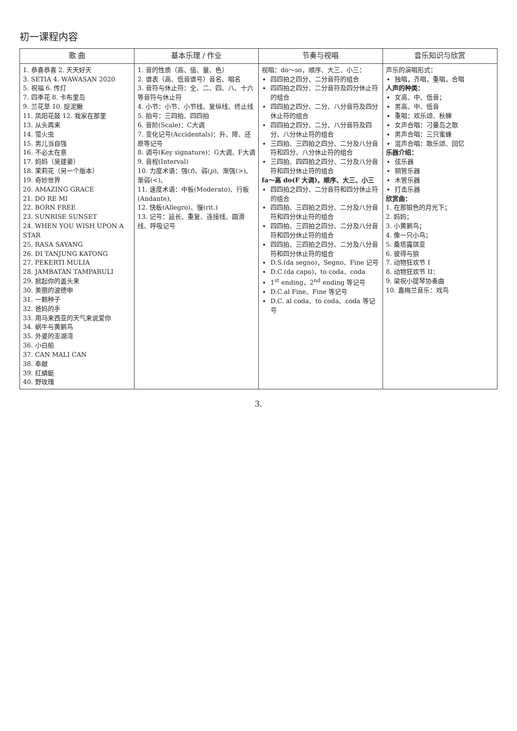初一课程内容
| 歌 曲 | 基本乐理 / 作业 | 节奏与视唱 | 音乐知识与欣赏 |
| --- | --- | --- | --- |
| 1. 恭喜恭喜 2. 天天好天 3. SETIA 4. WAWASAN 2020 5. 祝福 6. 传灯 7. 四季花 8. 卡布里岛 9. 兰花草 10. 捉泥鳅 11. 凤阳花鼓 12. 我家在那里 13. 从头再来 14. 萤火虫 15. 男儿当自强 16. 不必太在意 17. 妈妈（吴建豪） 18. 茉莉花（另一个版本） 19. 奇妙世界 20. AMAZING GRACE 21. DO RE MI 22. BORN FREE 23. SUNRISE SUNSET 24. WHEN YOU WISH UPON A STAR 25. RASA SAYANG 26. DI TANJUNG KATONG 27. PEKERTI MULIA 28. JAMBATAN TAMPARULI 29. 掀起你的盖头来 30. 美丽的波德申 31. 一颗种子 32. 爸妈的手 33. 用马来西亚的天气来说爱你 34. 蜗牛与黄鹂鸟 35. 外婆的澎湖湾 36. 小白船 37. CAN MALI CAN 38. 奉献 39. 红蜻蜓 40. 野玫瑰 | 1. 音的性质（高、值、量、色） 2. 谱表（高、低音谱号）音名、唱名 3. 音符与休止符：全、二、四、八、十六等音符与休止符 4. 小节：小节、小节线、复纵线、终止线 5. 拍号：三四拍、四四拍 6. 音阶(Scale)：C大调 7. 变化记号(Accidentals)：升、降、还原等记号 8. 调号(Key signature)：G大调、F大调 9. 音程(Interval) 10. 力度术语：强( f )、弱( p )、渐强(>)、渐弱(<)、 11. 速度术语：中板(Moderato)、行板(Andante)、 12. 快板(Allegro)、慢(rit.) 13. 记号：延长、重复、连接线、圆滑线、呼吸记号 | 视唱：do～so，顺序、大三、小三： 四四拍之四分、二分音符的组合 四四拍之四分、二分音符及四分休止符的组合 四四拍之四分、二分、八分音符及四分休止符的组合 四四拍之四分、二分、八分音符及四分、八分休止符的组合 三四拍、三四拍之四分、二分及八分音符和四分、八分休止符的组合 三四拍、四四拍之四分、二分及八分音符和四分休止符的组合 fa～高 do(F 大调)，顺序、大三、小三 四四拍之四分、二分音符和四分休止符的组合 四四拍、三四拍之四分、二分及八分音符和四分休止符的组合 四四拍、三四拍之四分、二分及八分音符和四分休止符的组合 四四拍、三四拍之四分、二分及八分音符和四分休止符的组合 D.S.(da segno)，Segno、Fine 记号 D.C.(da capo)，to coda、coda 1<sup>st</sup> ending、2<sup>nd</sup> ending 等记号 D.C.al Fine、Fine 等记号 D.C. al coda、to coda、coda 等记号 | 声乐的演唱形式： 独唱，齐唱，重唱，合唱 人声的种类： 女高、中、低音； 男高、中、低音 重唱：欢乐颂、秋蝉 女声合唱：刁曼岛之歌 男声合唱：三只蜜蜂 混声合唱：歌乐颂、回忆 乐器介绍： 弦乐器 铜管乐器 木管乐器 打击乐器 欣赏曲： 1. 在那银色的月光下； 2. 妈妈； 3. 小黄鹂鸟； 4. 像一只小鸟； 5. 桑塔露琪亚 6. 彼得与狼 7. 动物狂欢节 I 8. 动物狂欢节 II： 9. 梁祝小提琴协奏曲 10. 嘉梅兰音乐：戏鸟 |
3.